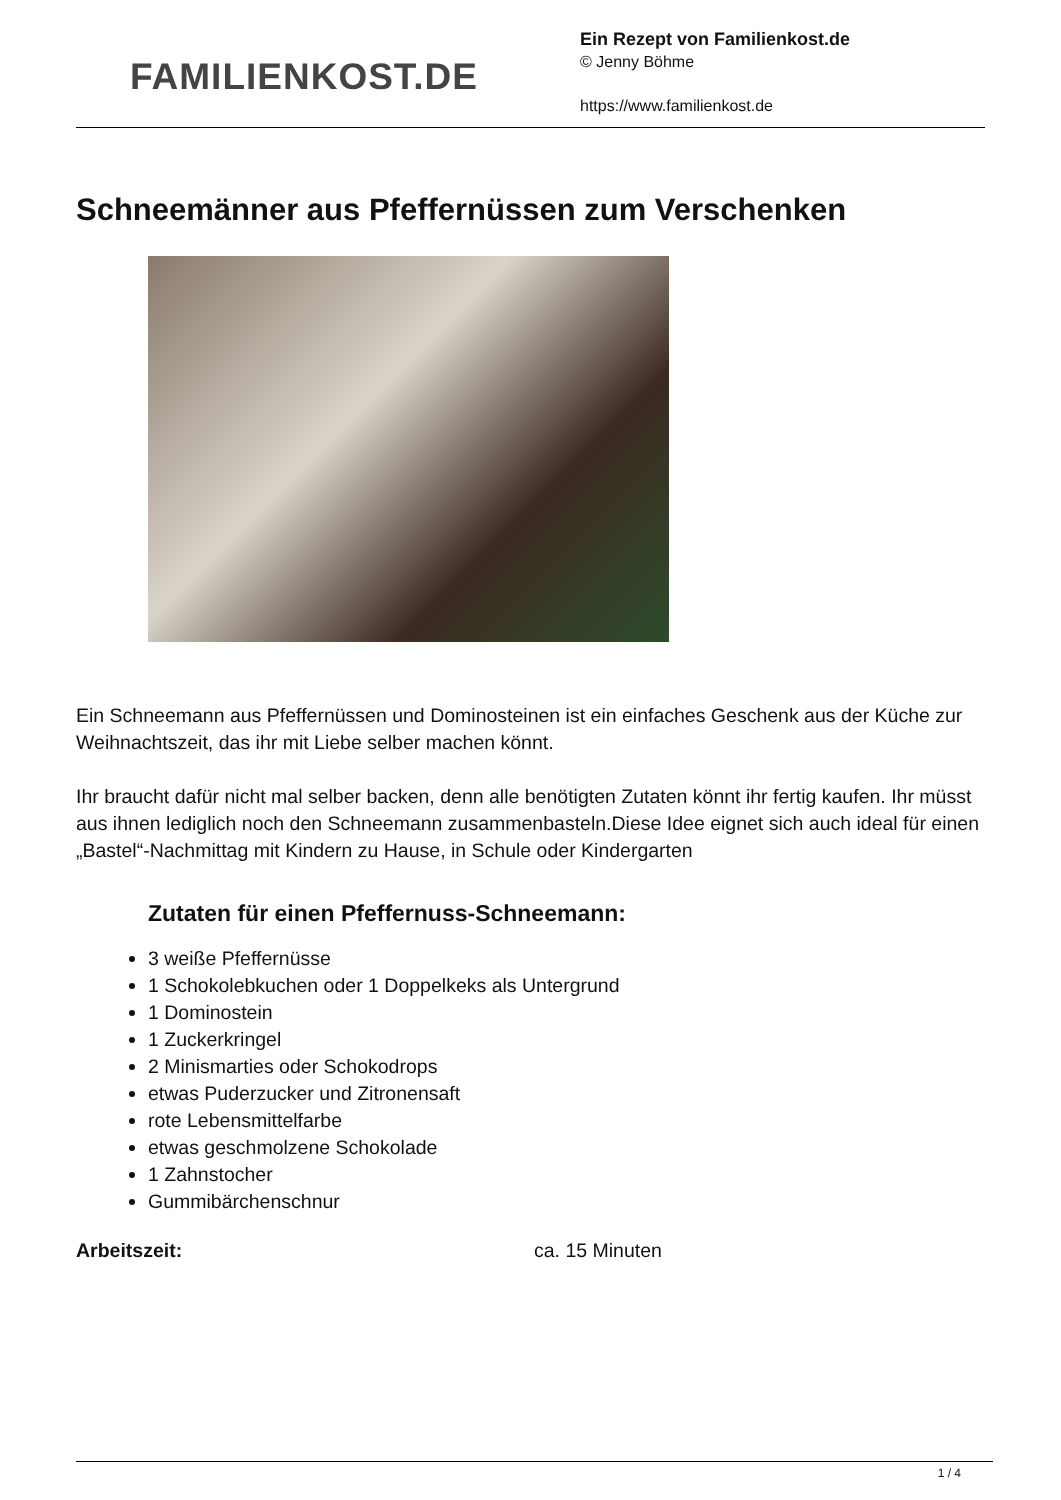FAMILIENKOST.DE
Ein Rezept von Familienkost.de
© Jenny Böhme
https://www.familienkost.de
Schneemänner aus Pfeffernüssen zum Verschenken
Ein Schneemann aus Pfeffernüssen und Dominosteinen ist ein einfaches Geschenk aus der Küche zur Weihnachtszeit, das ihr mit Liebe selber machen könnt.
Ihr braucht dafür nicht mal selber backen, denn alle benötigten Zutaten könnt ihr fertig kaufen. Ihr müsst aus ihnen lediglich noch den Schneemann zusammenbasteln.Diese Idee eignet sich auch ideal für einen „Bastel“-Nachmittag mit Kindern zu Hause, in Schule oder Kindergarten
Zutaten für einen Pfeffernuss-Schneemann:
3 weiße Pfeffernüsse
1 Schokolebkuchen oder 1 Doppelkeks als Untergrund
1 Dominostein
1 Zuckerkringel
2 Minismarties oder Schokodrops
etwas Puderzucker und Zitronensaft
rote Lebensmittelfarbe
etwas geschmolzene Schokolade
1 Zahnstocher
Gummibärchenschnur
| Arbeitszeit: | ca. 15 Minuten |
1 / 4